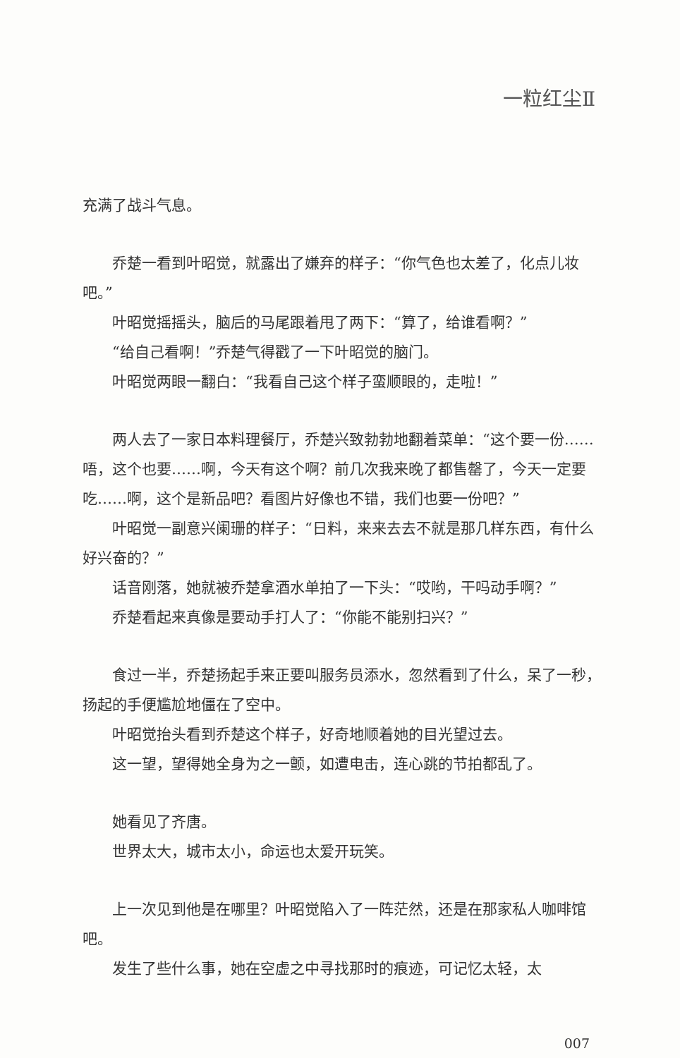一粒红尘Ⅱ
充满了战斗气息。
乔楚一看到叶昭觉，就露出了嫌弃的样子：“你气色也太差了，化点儿妆吧。”
叶昭觉摇摇头，脑后的马尾跟着甩了两下：“算了，给谁看啊？”
“给自己看啊！”乔楚气得戳了一下叶昭觉的脑门。
叶昭觉两眼一翻白：“我看自己这个样子蛮顺眼的，走啦！”
两人去了一家日本料理餐厅，乔楚兴致勃勃地翻着菜单：“这个要一份……唔，这个也要……啊，今天有这个啊？前几次我来晚了都售罄了，今天一定要吃……啊，这个是新品吧？看图片好像也不错，我们也要一份吧？”
叶昭觉一副意兴阑珊的样子：“日料，来来去去不就是那几样东西，有什么好兴奋的？”
话音刚落，她就被乔楚拿酒水单拍了一下头：“哎哟，干吗动手啊？”
乔楚看起来真像是要动手打人了：“你能不能别扫兴？”
食过一半，乔楚扬起手来正要叫服务员添水，忽然看到了什么，呆了一秒，扬起的手便尴尬地僵在了空中。
叶昭觉抬头看到乔楚这个样子，好奇地顺着她的目光望过去。
这一望，望得她全身为之一颤，如遭电击，连心跳的节拍都乱了。
她看见了齐唐。
世界太大，城市太小，命运也太爱开玩笑。
上一次见到他是在哪里？叶昭觉陷入了一阵茫然，还是在那家私人咖啡馆吧。
发生了些什么事，她在空虚之中寻找那时的痕迹，可记忆太轻，太
007